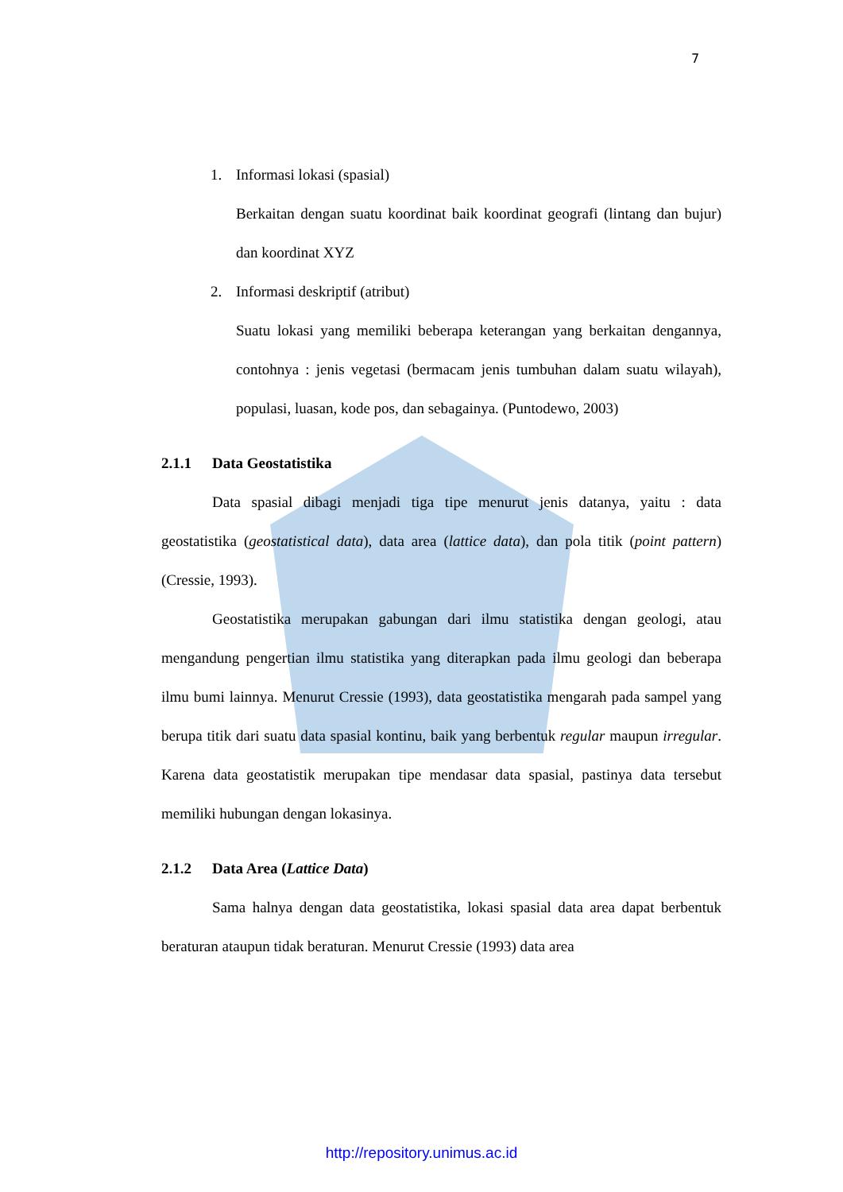7
1. Informasi lokasi (spasial)
Berkaitan dengan suatu koordinat baik koordinat geografi (lintang dan bujur) dan koordinat XYZ
2. Informasi deskriptif (atribut)
Suatu lokasi yang memiliki beberapa keterangan yang berkaitan dengannya, contohnya : jenis vegetasi (bermacam jenis tumbuhan dalam suatu wilayah), populasi, luasan, kode pos, dan sebagainya. (Puntodewo, 2003)
2.1.1 Data Geostatistika
Data spasial dibagi menjadi tiga tipe menurut jenis datanya, yaitu : data geostatistika (geostatistical data), data area (lattice data), dan pola titik (point pattern) (Cressie, 1993).
Geostatistika merupakan gabungan dari ilmu statistika dengan geologi, atau mengandung pengertian ilmu statistika yang diterapkan pada ilmu geologi dan beberapa ilmu bumi lainnya. Menurut Cressie (1993), data geostatistika mengarah pada sampel yang berupa titik dari suatu data spasial kontinu, baik yang berbentuk regular maupun irregular. Karena data geostatistik merupakan tipe mendasar data spasial, pastinya data tersebut memiliki hubungan dengan lokasinya.
2.1.2 Data Area (Lattice Data)
Sama halnya dengan data geostatistika, lokasi spasial data area dapat berbentuk beraturan ataupun tidak beraturan. Menurut Cressie (1993) data area
http://repository.unimus.ac.id